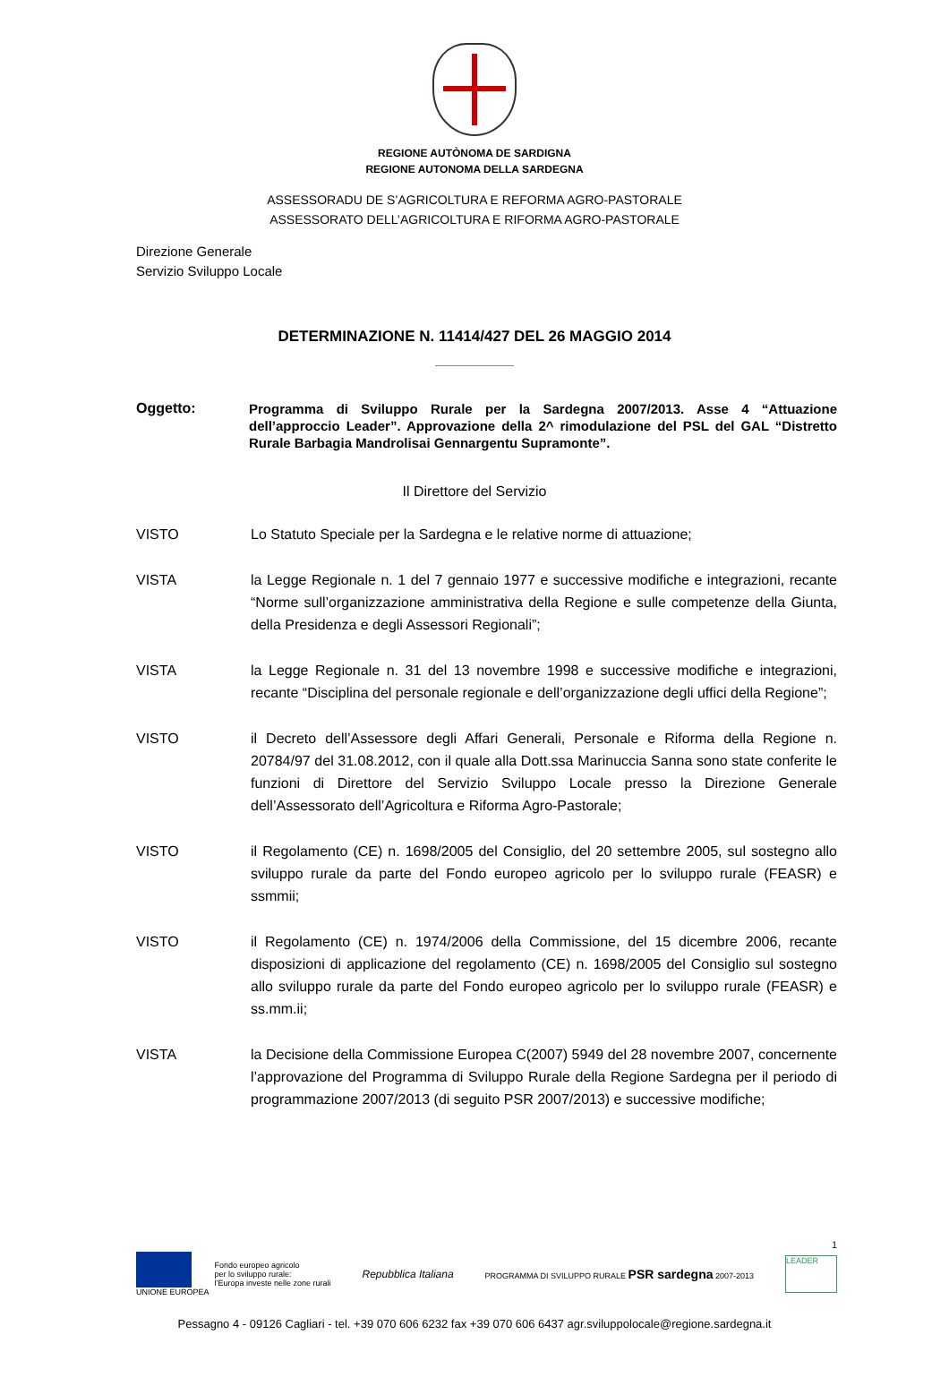REGIONE AUTÒNOMA DE SARDIGNA
REGIONE AUTONOMA DELLA SARDEGNA
ASSESSORADU DE S’AGRICOLTURA E REFORMA AGRO-PASTORALE
ASSESSORATO DELL’AGRICOLTURA E RIFORMA AGRO-PASTORALE
Direzione Generale
Servizio Sviluppo Locale
DETERMINAZIONE N. 11414/427 DEL 26 MAGGIO 2014
Oggetto:
Programma di Sviluppo Rurale per la Sardegna 2007/2013. Asse 4 “Attuazione dell’approccio Leader”. Approvazione della 2^ rimodulazione del PSL del GAL “Distretto Rurale Barbagia Mandrolisai Gennargentu Supramonte”.
Il Direttore del Servizio
VISTO Lo Statuto Speciale per la Sardegna e le relative norme di attuazione;
VISTA la Legge Regionale n. 1 del 7 gennaio 1977 e successive modifiche e integrazioni, recante “Norme sull’organizzazione amministrativa della Regione e sulle competenze della Giunta, della Presidenza e degli Assessori Regionali”;
VISTA la Legge Regionale n. 31 del 13 novembre 1998 e successive modifiche e integrazioni, recante “Disciplina del personale regionale e dell’organizzazione degli uffici della Regione”;
VISTO il Decreto dell’Assessore degli Affari Generali, Personale e Riforma della Regione n. 20784/97 del 31.08.2012, con il quale alla Dott.ssa Marinuccia Sanna sono state conferite le funzioni di Direttore del Servizio Sviluppo Locale presso la Direzione Generale dell’Assessorato dell’Agricoltura e Riforma Agro-Pastorale;
VISTO il Regolamento (CE) n. 1698/2005 del Consiglio, del 20 settembre 2005, sul sostegno allo sviluppo rurale da parte del Fondo europeo agricolo per lo sviluppo rurale (FEASR) e ssmmii;
VISTO il Regolamento (CE) n. 1974/2006 della Commissione, del 15 dicembre 2006, recante disposizioni di applicazione del regolamento (CE) n. 1698/2005 del Consiglio sul sostegno allo sviluppo rurale da parte del Fondo europeo agricolo per lo sviluppo rurale (FEASR) e ss.mm.ii;
VISTA la Decisione della Commissione Europea C(2007) 5949 del 28 novembre 2007, concernente l’approvazione del Programma di Sviluppo Rurale della Regione Sardegna per il periodo di programmazione 2007/2013 (di seguito PSR 2007/2013) e successive modifiche;
1
UNIONE EUROPEA
Fondo europeo agricolo
per lo sviluppo rurale:
l’Europa investe nelle zone rurali
Repubblica Italiana
PROGRAMMA DI SVILUPPO RURALE PSR sardegna 2007-2013
LEADER
Pessagno 4 - 09126 Cagliari - tel. +39 070 606 6232 fax +39 070 606 6437 agr.sviluppolocale@regione.sardegna.it